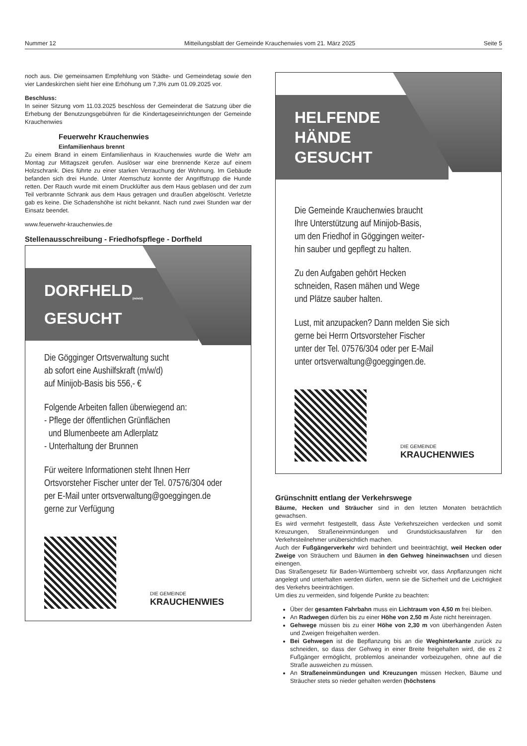Nummer 12 Mitteilungsblatt der Gemeinde Krauchenwies vom 21. März 2025 Seite 5
noch aus. Die gemeinsamen Empfehlung von Städte- und Gemeindetag sowie den vier Landeskirchen sieht hier eine Erhöhung um 7,3% zum 01.09.2025 vor.
Beschluss:
In seiner Sitzung vom 11.03.2025 beschloss der Gemeinderat die Satzung über die Erhebung der Benutzungsgebühren für die Kindertageseinrichtungen der Gemeinde Krauchenwies
Feuerwehr Krauchenwies
Einfamilienhaus brennt
Zu einem Brand in einem Einfamilienhaus in Krauchenwies wurde die Wehr am Montag zur Mittagszeit gerufen. Auslöser war eine brennende Kerze auf einem Holzschrank. Dies führte zu einer starken Verrauchung der Wohnung. Im Gebäude befanden sich drei Hunde. Unter Atemschutz konnte der Angriffstrupp die Hunde retten. Der Rauch wurde mit einem Drucklüfter aus dem Haus geblasen und der zum Teil verbrannte Schrank aus dem Haus getragen und draußen abgelöscht. Verletzte gab es keine. Die Schadenshöhe ist nicht bekannt. Nach rund zwei Stunden war der Einsatz beendet.
www.feuerwehr-krauchenwies.de
Stellenausschreibung - Friedhofspflege - Dorfheld
DORFHELD<sub>(m/w/d)</sub>
GESUCHT
Die Gögginger Ortsverwaltung sucht
ab sofort eine Aushilfskraft (m/w/d)
auf Minijob-Basis bis 556,- €
Folgende Arbeiten fallen überwiegend an:
- Pflege der öffentlichen Grünflächen
und Blumenbeete am Adlerplatz
- Unterhaltung der Brunnen
Für weitere Informationen steht Ihnen Herr Ortsvorsteher Fischer unter der Tel. 07576/304 oder per E-Mail unter ortsverwaltung@goeggingen.de gerne zur Verfügung
DIE GEMEINDE KRAUCHENWIES
HELFENDE
HÄNDE GESUCHT
Die Gemeinde Krauchenwies braucht
Ihre Unterstützung auf Minijob-Basis,
um den Friedhof in Göggingen weiter-
hin sauber und gepflegt zu halten.
Zu den Aufgaben gehört Hecken
schneiden, Rasen mähen und Wege
und Plätze sauber halten.
Lust, mit anzupacken? Dann melden Sie sich
gerne bei Herrn Ortsvorsteher Fischer
unter der Tel. 07576/304 oder per E-Mail
unter ortsverwaltung@goeggingen.de.
DIE GEMEINDE KRAUCHENWIES
Grünschnitt entlang der Verkehrswege
Bäume, Hecken und Sträucher sind in den letzten Monaten beträchtlich gewachsen.
Es wird vermehrt festgestellt, dass Äste Verkehrszeichen verdecken und somit Kreuzungen, Straßeneinmündungen und Grundstücksausfahren für den Verkehrsteilnehmer unübersichtlich machen.
Auch der Fußgängerverkehr wird behindert und beeinträchtigt, weil Hecken oder Zweige von Sträuchern und Bäumen in den Gehweg hineinwachsen und diesen einengen.
Das Straßengesetz für Baden-Württemberg schreibt vor, dass Anpflanzungen nicht angelegt und unterhalten werden dürfen, wenn sie die Sicherheit und die Leichtigkeit des Verkehrs beeinträchtigen.
Um dies zu vermeiden, sind folgende Punkte zu beachten:
Über der gesamten Fahrbahn muss ein Lichtraum von 4,50 m frei bleiben.
An Radwegen dürfen bis zu einer Höhe von 2,50 m Äste nicht hereinragen.
Gehwege müssen bis zu einer Höhe von 2,30 m von überhängenden Ästen und Zweigen freigehalten werden.
Bei Gehwegen ist die Bepflanzung bis an die Weghinterkante zurück zu schneiden, so dass der Gehweg in einer Breite freigehalten wird, die es 2 Fußgänger ermöglicht, problemlos aneinander vorbeizugehen, ohne auf die Straße ausweichen zu müssen.
An Straßeneinmündungen und Kreuzungen müssen Hecken, Bäume und Sträucher stets so nieder gehalten werden (höchstens